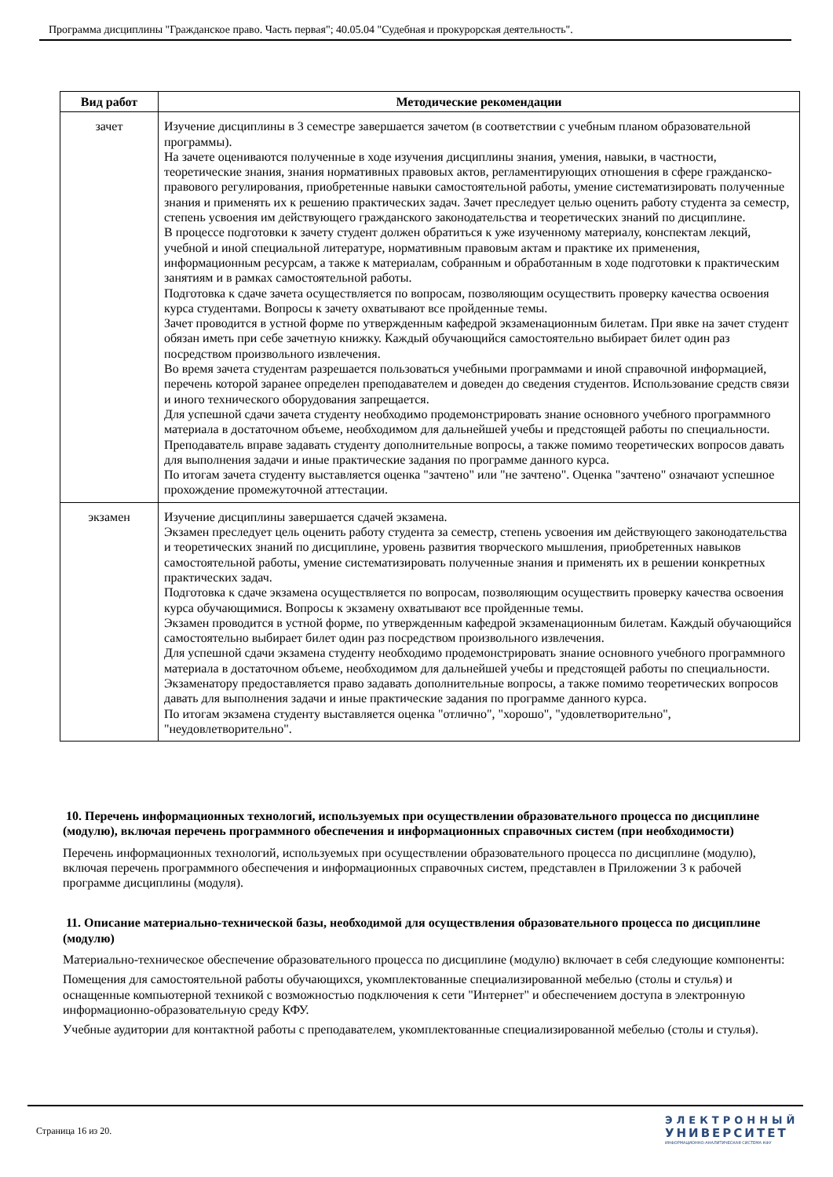Программа дисциплины "Гражданское право. Часть первая"; 40.05.04 "Судебная и прокурорская деятельность".
| Вид работ | Методические рекомендации |
| --- | --- |
| зачет | Изучение дисциплины в 3 семестре завершается зачетом (в соответствии с учебным планом образовательной программы). На зачете оцениваются полученные в ходе изучения дисциплины знания, умения, навыки, в частности, теоретические знания, знания нормативных правовых актов, регламентирующих отношения в сфере гражданско-правового регулирования, приобретенные навыки самостоятельной работы, умение систематизировать полученные знания и применять их к решению практических задач. Зачет преследует целью оценить работу студента за семестр, степень усвоения им действующего гражданского законодательства и теоретических знаний по дисциплине. В процессе подготовки к зачету студент должен обратиться к уже изученному материалу, конспектам лекций, учебной и иной специальной литературе, нормативным правовым актам и практике их применения, информационным ресурсам, а также к материалам, собранным и обработанным в ходе подготовки к практическим занятиям и в рамках самостоятельной работы. Подготовка к сдаче зачета осуществляется по вопросам, позволяющим осуществить проверку качества освоения курса студентами. Вопросы к зачету охватывают все пройденные темы. Зачет проводится в устной форме по утвержденным кафедрой экзаменационным билетам. При явке на зачет студент обязан иметь при себе зачетную книжку. Каждый обучающийся самостоятельно выбирает билет один раз посредством произвольного извлечения. Во время зачета студентам разрешается пользоваться учебными программами и иной справочной информацией, перечень которой заранее определен преподавателем и доведен до сведения студентов. Использование средств связи и иного технического оборудования запрещается. Для успешной сдачи зачета студенту необходимо продемонстрировать знание основного учебного программного материала в достаточном объеме, необходимом для дальнейшей учебы и предстоящей работы по специальности. Преподаватель вправе задавать студенту дополнительные вопросы, а также помимо теоретических вопросов давать для выполнения задачи и иные практические задания по программе данного курса. По итогам зачета студенту выставляется оценка "зачтено" или "не зачтено". Оценка "зачтено" означают успешное прохождение промежуточной аттестации. |
| экзамен | Изучение дисциплины завершается сдачей экзамена. Экзамен преследует цель оценить работу студента за семестр, степень усвоения им действующего законодательства и теоретических знаний по дисциплине, уровень развития творческого мышления, приобретенных навыков самостоятельной работы, умение систематизировать полученные знания и применять их в решении конкретных практических задач. Подготовка к сдаче экзамена осуществляется по вопросам, позволяющим осуществить проверку качества освоения курса обучающимися. Вопросы к экзамену охватывают все пройденные темы. Экзамен проводится в устной форме, по утвержденным кафедрой экзаменационным билетам. Каждый обучающийся самостоятельно выбирает билет один раз посредством произвольного извлечения. Для успешной сдачи экзамена студенту необходимо продемонстрировать знание основного учебного программного материала в достаточном объеме, необходимом для дальнейшей учебы и предстоящей работы по специальности. Экзаменатору предоставляется право задавать дополнительные вопросы, а также помимо теоретических вопросов давать для выполнения задачи и иные практические задания по программе данного курса. По итогам экзамена студенту выставляется оценка "отлично", "хорошо", "удовлетворительно", "неудовлетворительно". |
10. Перечень информационных технологий, используемых при осуществлении образовательного процесса по дисциплине (модулю), включая перечень программного обеспечения и информационных справочных систем (при необходимости)
Перечень информационных технологий, используемых при осуществлении образовательного процесса по дисциплине (модулю), включая перечень программного обеспечения и информационных справочных систем, представлен в Приложении 3 к рабочей программе дисциплины (модуля).
11. Описание материально-технической базы, необходимой для осуществления образовательного процесса по дисциплине (модулю)
Материально-техническое обеспечение образовательного процесса по дисциплине (модулю) включает в себя следующие компоненты:
Помещения для самостоятельной работы обучающихся, укомплектованные специализированной мебелью (столы и стулья) и оснащенные компьютерной техникой с возможностью подключения к сети "Интернет" и обеспечением доступа в электронную информационно-образовательную среду КФУ.
Учебные аудитории для контактной работы с преподавателем, укомплектованные специализированной мебелью (столы и стулья).
Страница 16 из 20.
ЭЛЕКТРОННЫЙ
УНИВЕРСИТЕТ
ИНФОРМАЦИОННО-АНАЛИТИЧЕСКАЯ СИСТЕМА КФУ